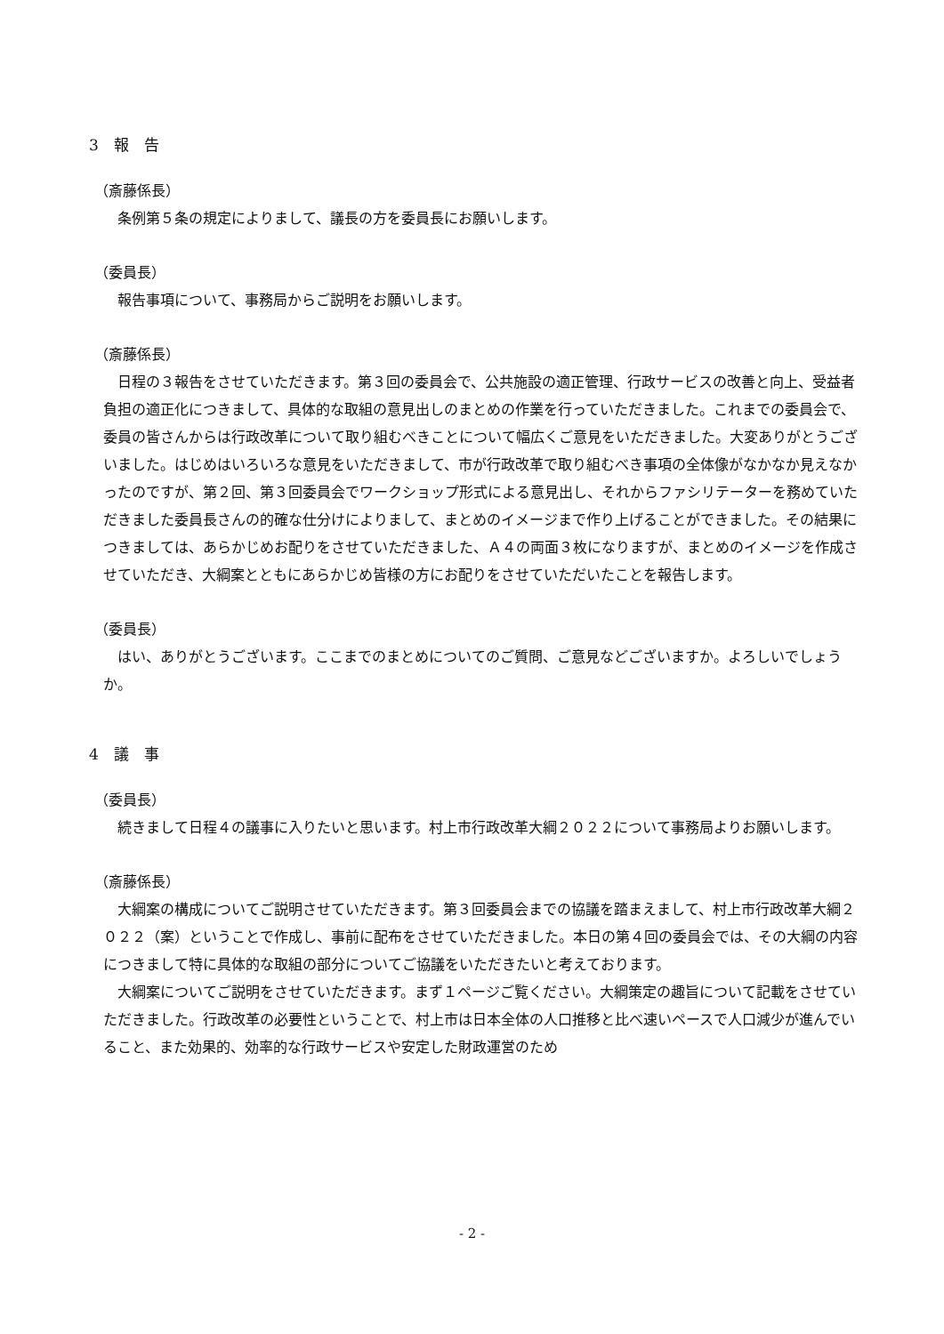3　報　告
（斎藤係長）
条例第５条の規定によりまして、議長の方を委員長にお願いします。
（委員長）
報告事項について、事務局からご説明をお願いします。
（斎藤係長）
日程の３報告をさせていただきます。第３回の委員会で、公共施設の適正管理、行政サービスの改善と向上、受益者負担の適正化につきまして、具体的な取組の意見出しのまとめの作業を行っていただきました。これまでの委員会で、委員の皆さんからは行政改革について取り組むべきことについて幅広くご意見をいただきました。大変ありがとうございました。はじめはいろいろな意見をいただきまして、市が行政改革で取り組むべき事項の全体像がなかなか見えなかったのですが、第２回、第３回委員会でワークショップ形式による意見出し、それからファシリテーターを務めていただきました委員長さんの的確な仕分けによりまして、まとめのイメージまで作り上げることができました。その結果につきましては、あらかじめお配りをさせていただきました、Ａ４の両面３枚になりますが、まとめのイメージを作成させていただき、大綱案とともにあらかじめ皆様の方にお配りをさせていただいたことを報告します。
（委員長）
はい、ありがとうございます。ここまでのまとめについてのご質問、ご意見などございますか。よろしいでしょうか。
4　議　事
（委員長）
続きまして日程４の議事に入りたいと思います。村上市行政改革大綱２０２２について事務局よりお願いします。
（斎藤係長）
大綱案の構成についてご説明させていただきます。第３回委員会までの協議を踏まえまして、村上市行政改革大綱２０２２（案）ということで作成し、事前に配布をさせていただきました。本日の第４回の委員会では、その大綱の内容につきまして特に具体的な取組の部分についてご協議をいただきたいと考えております。
大綱案についてご説明をさせていただきます。まず１ページご覧ください。大綱策定の趣旨について記載をさせていただきました。行政改革の必要性ということで、村上市は日本全体の人口推移と比べ速いペースで人口減少が進んでいること、また効果的、効率的な行政サービスや安定した財政運営のため
- 2 -